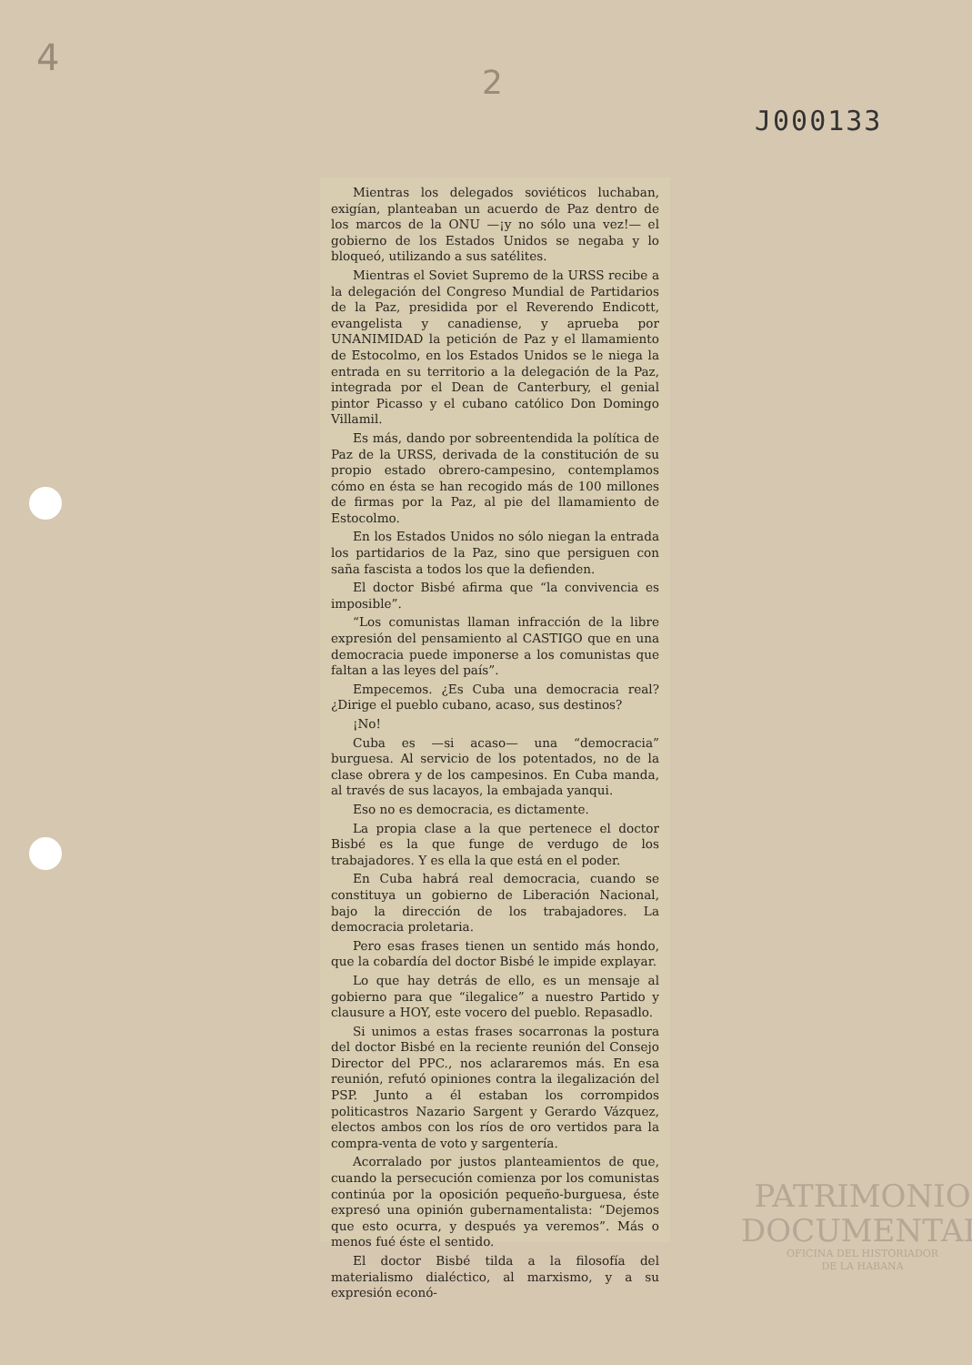4
2
J000133
Mientras los delegados soviéticos luchaban, exigían, planteaban un acuerdo de Paz dentro de los marcos de la ONU —¡y no sólo una vez!— el gobierno de los Estados Unidos se negaba y lo bloqueó, utilizando a sus satélites.
Mientras el Soviet Supremo de la URSS recibe a la delegación del Congreso Mundial de Partidarios de la Paz, presidida por el Reverendo Endicott, evangelista y canadiense, y aprueba por UNANIMIDAD la petición de Paz y el llamamiento de Estocolmo, en los Estados Unidos se le niega la entrada en su territorio a la delegación de la Paz, integrada por el Dean de Canterbury, el genial pintor Picasso y el cubano católico Don Domingo Villamil.
Es más, dando por sobreentendida la política de Paz de la URSS, derivada de la constitución de su propio estado obrero-campesino, contemplamos cómo en ésta se han recogido más de 100 millones de firmas por la Paz, al pie del llamamiento de Estocolmo.
En los Estados Unidos no sólo niegan la entrada los partidarios de la Paz, sino que persiguen con saña fascista a todos los que la defienden.
El doctor Bisbé afirma que “la convivencia es imposible”.
“Los comunistas llaman infracción de la libre expresión del pensamiento al CASTIGO que en una democracia puede imponerse a los comunistas que faltan a las leyes del país”.
Empecemos. ¿Es Cuba una democracia real? ¿Dirige el pueblo cubano, acaso, sus destinos?
¡No!
Cuba es —si acaso— una “democracia” burguesa. Al servicio de los potentados, no de la clase obrera y de los campesinos. En Cuba manda, al través de sus lacayos, la embajada yanqui.
Eso no es democracia, es dictamente.
La propia clase a la que pertenece el doctor Bisbé es la que funge de verdugo de los trabajadores. Y es ella la que está en el poder.
En Cuba habrá real democracia, cuando se constituya un gobierno de Liberación Nacional, bajo la dirección de los trabajadores. La democracia proletaria.
Pero esas frases tienen un sentido más hondo, que la cobardía del doctor Bisbé le impide explayar.
Lo que hay detrás de ello, es un mensaje al gobierno para que “ilegalice” a nuestro Partido y clausure a HOY, este vocero del pueblo. Repasadlo.
Si unimos a estas frases socarronas la postura del doctor Bisbé en la reciente reunión del Consejo Director del PPC., nos aclararemos más. En esa reunión, refutó opiniones contra la ilegalización del PSP. Junto a él estaban los corrompidos politicastros Nazario Sargent y Gerardo Vázquez, electos ambos con los ríos de oro vertidos para la compra-venta de voto y sargentería.
Acorralado por justos planteamientos de que, cuando la persecución comienza por los comunistas continúa por la oposición pequeño-burguesa, éste expresó una opinión gubernamentalista: “Dejemos que esto ocurra, y después ya veremos”. Más o menos fué éste el sentido.
El doctor Bisbé tilda a la filosofía del materialismo dialéctico, al marxismo, y a su expresión econó-
PATRIMONIO
DOCUMENTAL
OFICINA DEL HISTORIADOR
DE LA HABANA